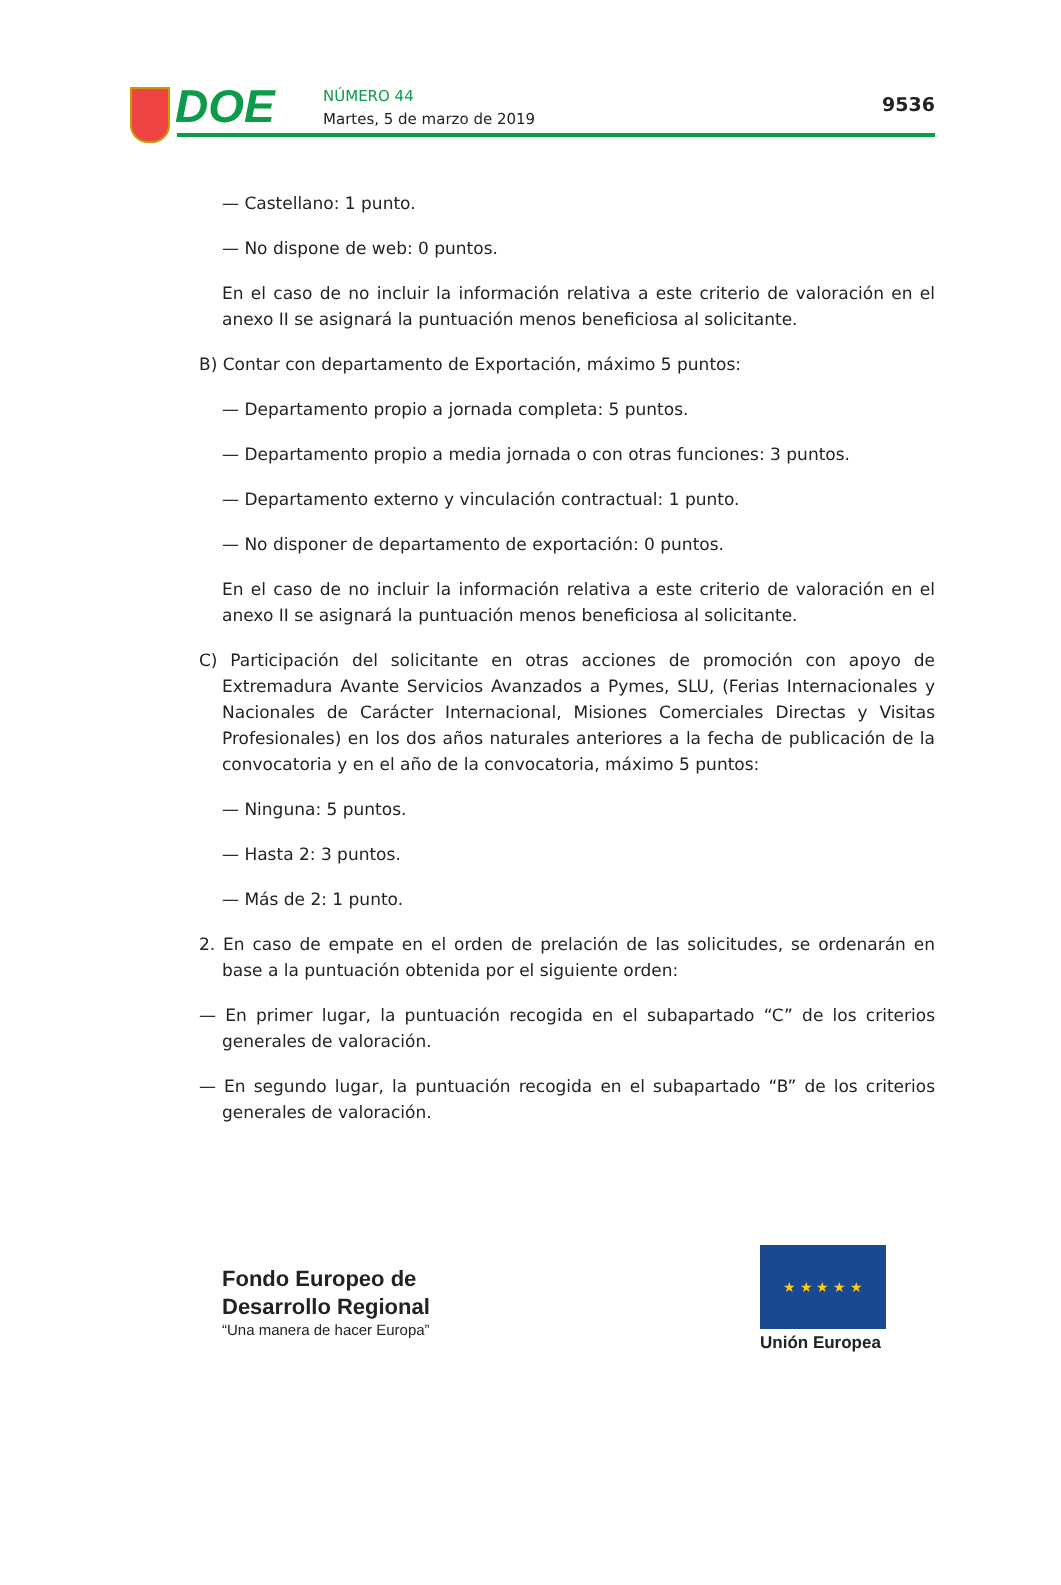DOE
NÚMERO 44
Martes, 5 de marzo de 2019
9536
— Castellano: 1 punto.
— No dispone de web: 0 puntos.
En el caso de no incluir la información relativa a este criterio de valoración en el anexo II se asignará la puntuación menos beneficiosa al solicitante.
B) Contar con departamento de Exportación, máximo 5 puntos:
— Departamento propio a jornada completa: 5 puntos.
— Departamento propio a media jornada o con otras funciones: 3 puntos.
— Departamento externo y vinculación contractual: 1 punto.
— No disponer de departamento de exportación: 0 puntos.
En el caso de no incluir la información relativa a este criterio de valoración en el anexo II se asignará la puntuación menos beneficiosa al solicitante.
C) Participación del solicitante en otras acciones de promoción con apoyo de Extremadura Avante Servicios Avanzados a Pymes, SLU, (Ferias Internacionales y Nacionales de Carácter Internacional, Misiones Comerciales Directas y Visitas Profesionales) en los dos años naturales anteriores a la fecha de publicación de la convocatoria y en el año de la convocatoria, máximo 5 puntos:
— Ninguna: 5 puntos.
— Hasta 2: 3 puntos.
— Más de 2: 1 punto.
2. En caso de empate en el orden de prelación de las solicitudes, se ordenarán en base a la puntuación obtenida por el siguiente orden:
— En primer lugar, la puntuación recogida en el subapartado “C” de los criterios generales de valoración.
— En segundo lugar, la puntuación recogida en el subapartado “B” de los criterios generales de valoración.
Fondo Europeo de
Desarrollo Regional
“Una manera de hacer Europa”
★ ★ ★ ★ ★
Unión Europea